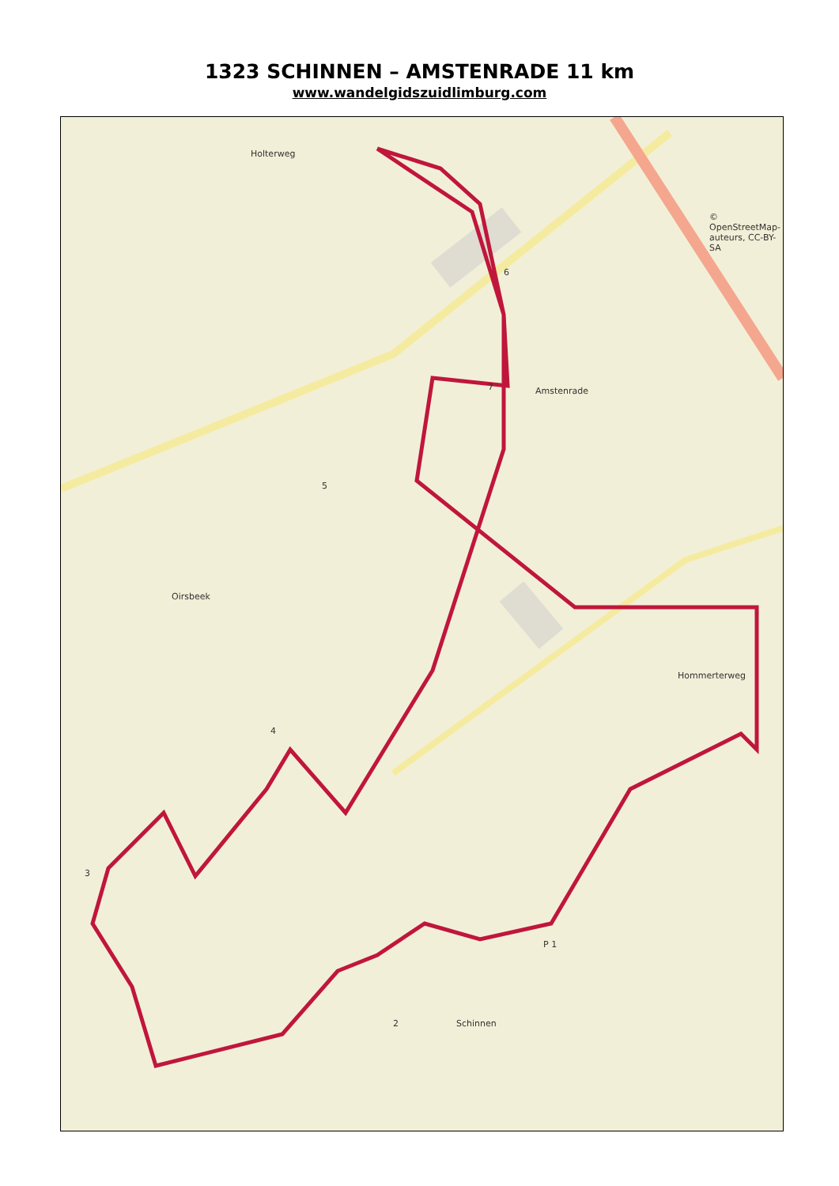1323 SCHINNEN – AMSTENRADE 11 km
www.wandelgidszuidlimburg.com
Holterweg
Amstenrade
Oirsbeek
Schinnen
Hommerterweg
© OpenStreetMap-auteurs, CC-BY-SA
6
7
5
4
3
2
P 1